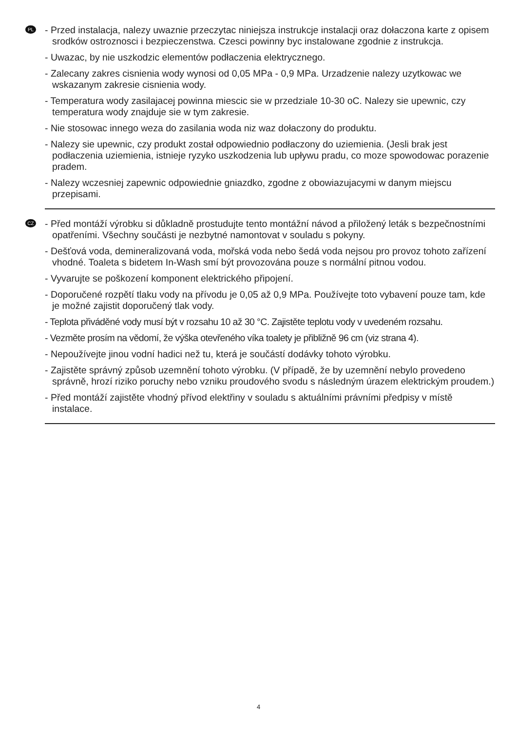PL
- Przed instalacja, nalezy uwaznie przeczytac niniejsza instrukcje instalacji oraz dołaczona karte z opisem srodków ostroznosci i bezpieczenstwa. Czesci powinny byc instalowane zgodnie z instrukcja.
- Uwazac, by nie uszkodzic elementów podłaczenia elektrycznego.
- Zalecany zakres cisnienia wody wynosi od 0,05 MPa - 0,9 MPa. Urzadzenie nalezy uzytkowac we wskazanym zakresie cisnienia wody.
- Temperatura wody zasilajacej powinna miescic sie w przedziale 10-30 oC. Nalezy sie upewnic, czy temperatura wody znajduje sie w tym zakresie.
- Nie stosowac innego weza do zasilania woda niz waz dołaczony do produktu.
- Nalezy sie upewnic, czy produkt został odpowiednio podłaczony do uziemienia. (Jesli brak jest podłaczenia uziemienia, istnieje ryzyko uszkodzenia lub upływu pradu, co moze spowodowac porazenie pradem.
- Nalezy wczesniej zapewnic odpowiednie gniazdko, zgodne z obowiazujacymi w danym miejscu przepisami.
CZ
- Před montáží výrobku si důkladně prostudujte tento montážní návod a přiložený leták s bezpečnostními opatřeními. Všechny součásti je nezbytné namontovat v souladu s pokyny.
- Dešťová voda, demineralizovaná voda, mořská voda nebo šedá voda nejsou pro provoz tohoto zařízení vhodné. Toaleta s bidetem In-Wash smí být provozována pouze s normální pitnou vodou.
- Vyvarujte se poškození komponent elektrického připojení.
- Doporučené rozpětí tlaku vody na přívodu je 0,05 až 0,9 MPa. Používejte toto vybavení pouze tam, kde je možné zajistit doporučený tlak vody.
- Teplota přiváděné vody musí být v rozsahu 10 až 30 °C. Zajistěte teplotu vody v uvedeném rozsahu.
- Vezměte prosím na vědomí, že výška otevřeného víka toalety je přibližně 96 cm (viz strana 4).
- Nepoužívejte jinou vodní hadici než tu, která je součástí dodávky tohoto výrobku.
- Zajistěte správný způsob uzemnění tohoto výrobku. (V případě, že by uzemnění nebylo provedeno správně, hrozí riziko poruchy nebo vzniku proudového svodu s následným úrazem elektrickým proudem.)
- Před montáží zajistěte vhodný přívod elektřiny v souladu s aktuálními právními předpisy v místě instalace.
4